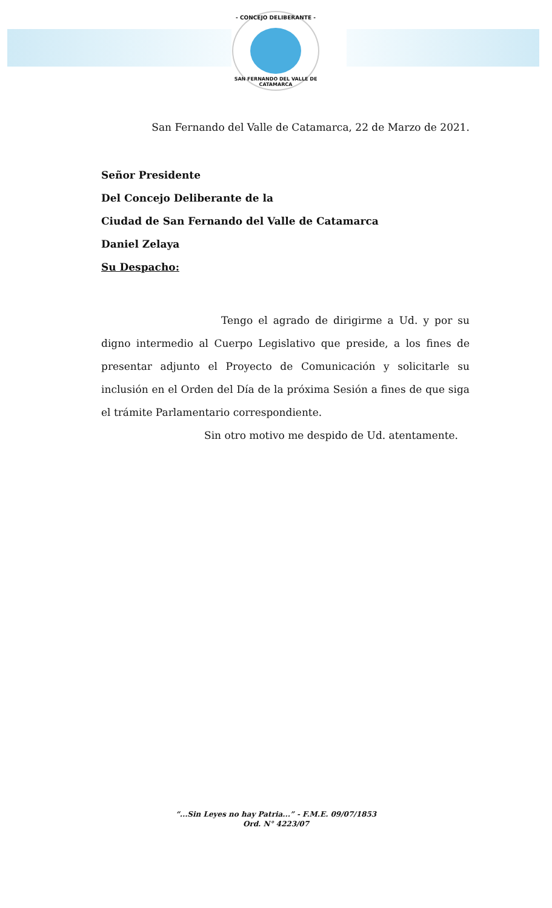- CONCEJO DELIBERANTE -
SAN FERNANDO DEL VALLE DE CATAMARCA
San Fernando del Valle de Catamarca, 22 de Marzo de 2021.
Señor Presidente
Del Concejo Deliberante de la
Ciudad de San Fernando del Valle de Catamarca
Daniel Zelaya
Su Despacho:
Tengo el agrado de dirigirme a Ud. y por su digno intermedio al Cuerpo Legislativo que preside, a los fines de presentar adjunto el Proyecto de Comunicación y solicitarle su inclusión en el Orden del Día de la próxima Sesión a fines de que siga el trámite Parlamentario correspondiente.
Sin otro motivo me despido de Ud. atentamente.
“...Sin Leyes no hay Patria...” - F.M.E. 09/07/1853
Ord. N° 4223/07